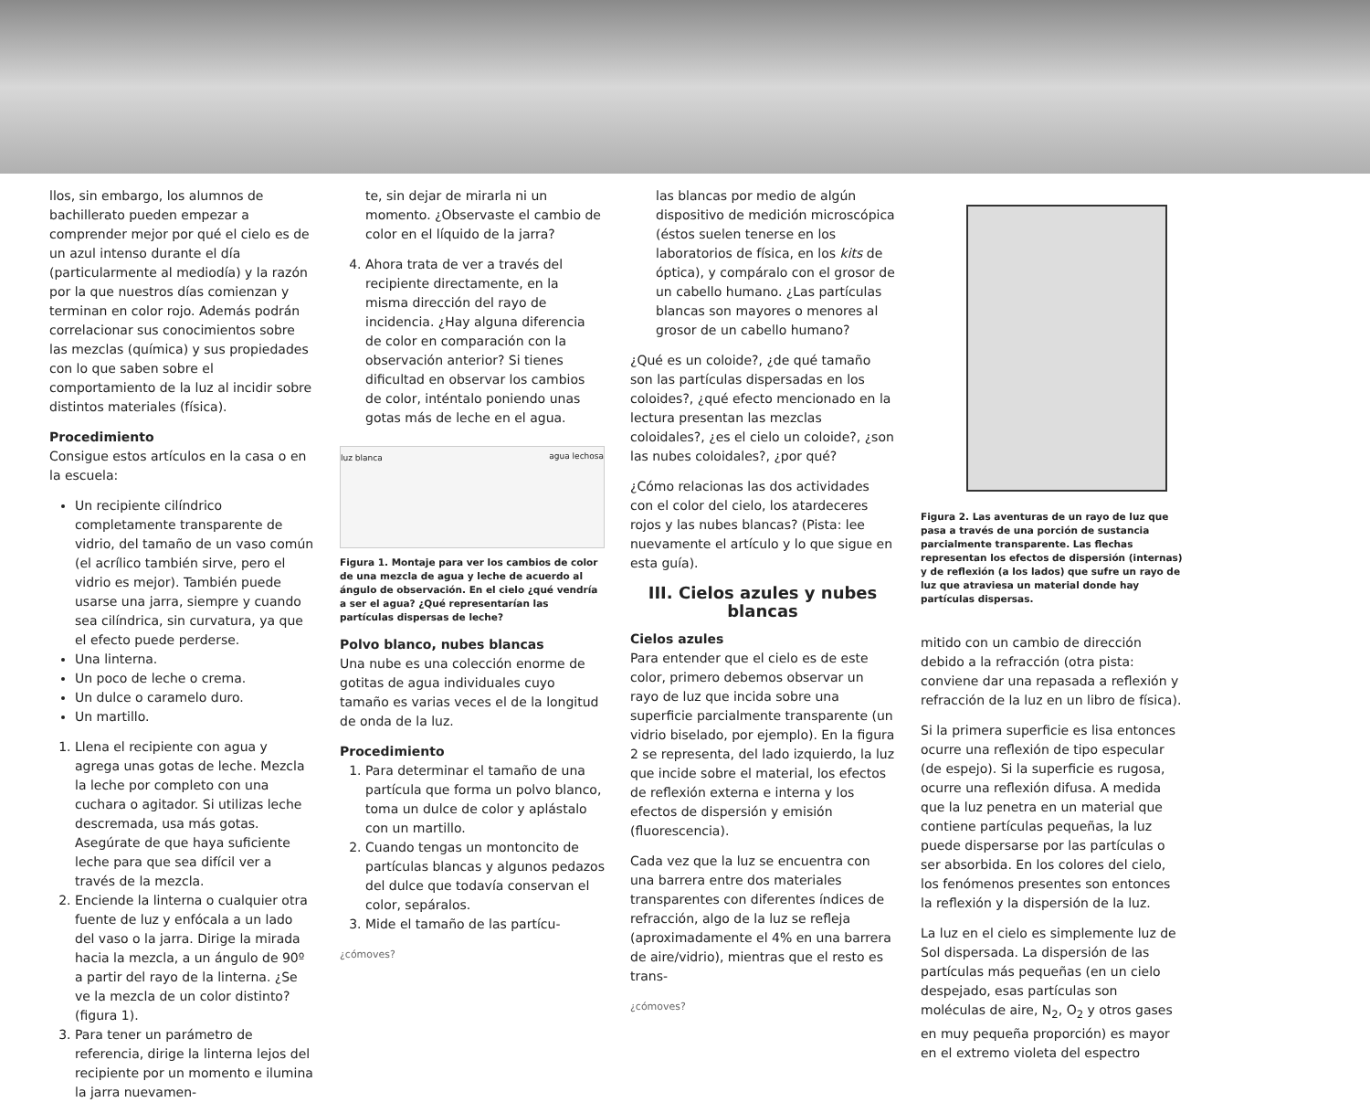llos, sin embargo, los alumnos de bachillerato pueden empezar a comprender mejor por qué el cielo es de un azul intenso durante el día (particularmente al mediodía) y la razón por la que nuestros días comienzan y terminan en color rojo. Además podrán correlacionar sus conocimientos sobre las mezclas (química) y sus propiedades con lo que saben sobre el comportamiento de la luz al incidir sobre distintos materiales (física).
Procedimiento
Consigue estos artículos en la casa o en la escuela:
Un recipiente cilíndrico completamente transparente de vidrio, del tamaño de un vaso común (el acrílico también sirve, pero el vidrio es mejor). También puede usarse una jarra, siempre y cuando sea cilíndrica, sin curvatura, ya que el efecto puede perderse.
Una linterna.
Un poco de leche o crema.
Un dulce o caramelo duro.
Un martillo.
1. Llena el recipiente con agua y agrega unas gotas de leche. Mezcla la leche por completo con una cuchara o agitador. Si utilizas leche descremada, usa más gotas. Asegúrate de que haya suficiente leche para que sea difícil ver a través de la mezcla.
2. Enciende la linterna o cualquier otra fuente de luz y enfócala a un lado del vaso o la jarra. Dirige la mirada hacia la mezcla, a un ángulo de 90º a partir del rayo de la linterna. ¿Se ve la mezcla de un color distinto? (figura 1).
3. Para tener un parámetro de referencia, dirige la linterna lejos del recipiente por un momento e ilumina la jarra nuevamen-
te, sin dejar de mirarla ni un momento. ¿Observaste el cambio de color en el líquido de la jarra?
4. Ahora trata de ver a través del recipiente directamente, en la misma dirección del rayo de incidencia. ¿Hay alguna diferencia de color en comparación con la observación anterior? Si tienes dificultad en observar los cambios de color, inténtalo poniendo unas gotas más de leche en el agua.
luz blanca agua lechosa
Figura 1. Montaje para ver los cambios de color de una mezcla de agua y leche de acuerdo al ángulo de observación. En el cielo ¿qué vendría a ser el agua? ¿Qué representarían las partículas dispersas de leche?
Polvo blanco, nubes blancas
Una nube es una colección enorme de gotitas de agua individuales cuyo tamaño es varias veces el de la longitud de onda de la luz.
Procedimiento
1. Para determinar el tamaño de una partícula que forma un polvo blanco, toma un dulce de color y aplástalo con un martillo.
2. Cuando tengas un montoncito de partículas blancas y algunos pedazos del dulce que todavía conservan el color, sepáralos.
3. Mide el tamaño de las partícu-
¿cómoves?
las blancas por medio de algún dispositivo de medición microscópica (éstos suelen tenerse en los laboratorios de física, en los kits de óptica), y compáralo con el grosor de un cabello humano. ¿Las partículas blancas son mayores o menores al grosor de un cabello humano?
¿Qué es un coloide?, ¿de qué tamaño son las partículas dispersadas en los coloides?, ¿qué efecto mencionado en la lectura presentan las mezclas coloidales?, ¿es el cielo un coloide?, ¿son las nubes coloidales?, ¿por qué?
¿Cómo relacionas las dos actividades con el color del cielo, los atardeceres rojos y las nubes blancas? (Pista: lee nuevamente el artículo y lo que sigue en esta guía).
III. Cielos azules y nubes blancas
Cielos azules
Para entender que el cielo es de este color, primero debemos observar un rayo de luz que incida sobre una superficie parcialmente transparente (un vidrio biselado, por ejemplo). En la figura 2 se representa, del lado izquierdo, la luz que incide sobre el material, los efectos de reflexión externa e interna y los efectos de dispersión y emisión (fluorescencia).
Cada vez que la luz se encuentra con una barrera entre dos materiales transparentes con diferentes índices de refracción, algo de la luz se refleja (aproximadamente el 4% en una barrera de aire/vidrio), mientras que el resto es trans-
¿cómoves?
Figura 2. Las aventuras de un rayo de luz que pasa a través de una porción de sustancia parcialmente transparente. Las flechas representan los efectos de dispersión (internas) y de reflexión (a los lados) que sufre un rayo de luz que atraviesa un material donde hay partículas dispersas.
mitido con un cambio de dirección debido a la refracción (otra pista: conviene dar una repasada a reflexión y refracción de la luz en un libro de física).
Si la primera superficie es lisa entonces ocurre una reflexión de tipo especular (de espejo). Si la superficie es rugosa, ocurre una reflexión difusa. A medida que la luz penetra en un material que contiene partículas pequeñas, la luz puede dispersarse por las partículas o ser absorbida. En los colores del cielo, los fenómenos presentes son entonces la reflexión y la dispersión de la luz.
La luz en el cielo es simplemente luz de Sol dispersada. La dispersión de las partículas más pequeñas (en un cielo despejado, esas partículas son moléculas de aire, N<sub>2</sub>, O<sub>2</sub> y otros gases en muy pequeña proporción) es mayor en el extremo violeta del espectro